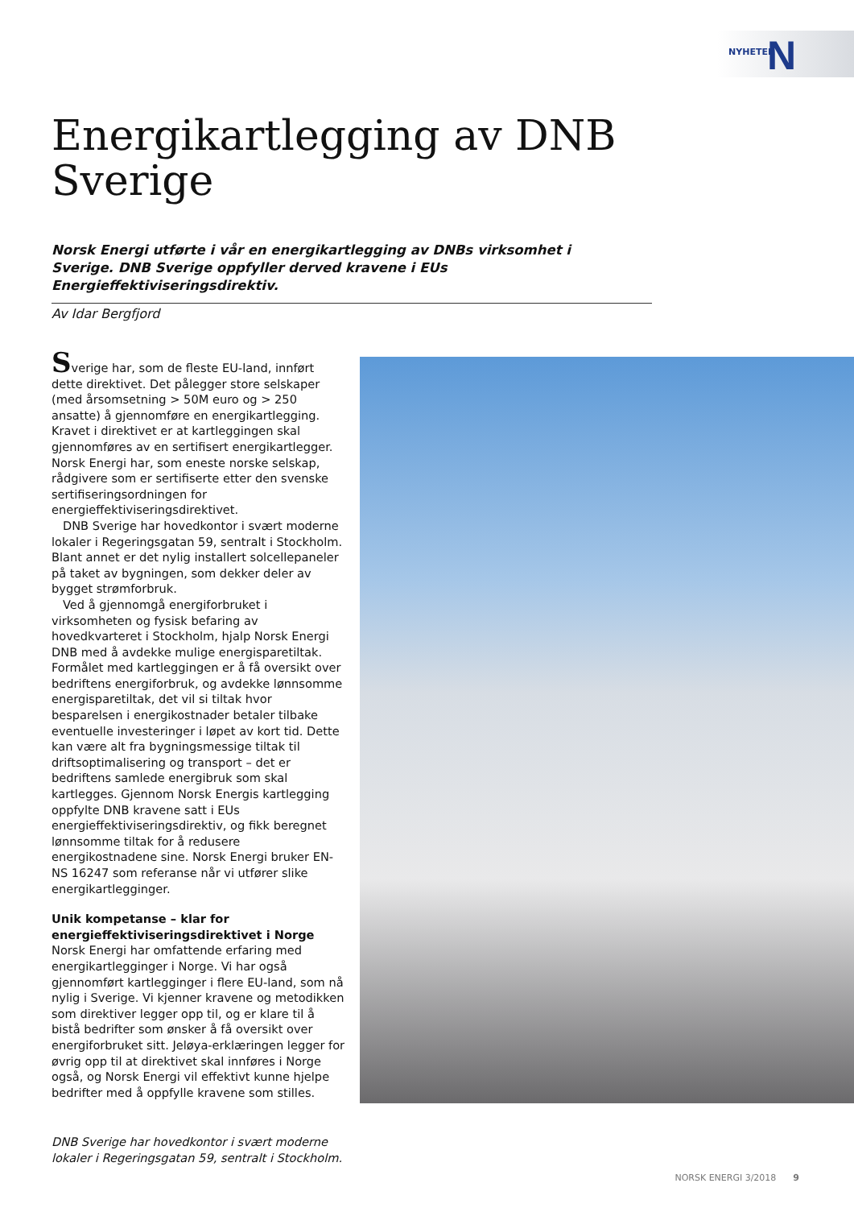NYHETER N
Energikartlegging av DNB
Sverige
Norsk Energi utførte i vår en energikartlegging av DNBs virksomhet i Sverige. DNB Sverige oppfyller derved kravene i EUs Energieffektiviseringsdirektiv.
Av Idar Bergfjord
Sverige har, som de fleste EU-land, innført dette direktivet. Det pålegger store selskaper (med årsomsetning > 50M euro og > 250 ansatte) å gjennomføre en energikartlegging. Kravet i direktivet er at kartleggingen skal gjennomføres av en sertifisert energikartlegger. Norsk Energi har, som eneste norske selskap, rådgivere som er sertifiserte etter den svenske sertifiseringsordningen for energieffektiviseringsdirektivet.
DNB Sverige har hovedkontor i svært moderne lokaler i Regeringsgatan 59, sentralt i Stockholm. Blant annet er det nylig installert solcellepaneler på taket av bygningen, som dekker deler av bygget strømforbruk.
Ved å gjennomgå energiforbruket i virksomheten og fysisk befaring av hovedkvarteret i Stockholm, hjalp Norsk Energi DNB med å avdekke mulige energisparetiltak. Formålet med kartleggingen er å få oversikt over bedriftens energiforbruk, og avdekke lønnsomme energisparetiltak, det vil si tiltak hvor besparelsen i energikostnader betaler tilbake eventuelle investeringer i løpet av kort tid. Dette kan være alt fra bygningsmessige tiltak til driftsoptimalisering og transport – det er bedriftens samlede energibruk som skal kartlegges. Gjennom Norsk Energis kartlegging oppfylte DNB kravene satt i EUs energieffektiviseringsdirektiv, og fikk beregnet lønnsomme tiltak for å redusere energikostnadene sine. Norsk Energi bruker EN-NS 16247 som referanse når vi utfører slike energikartlegginger.
Unik kompetanse – klar for energieffektiviseringsdirektivet i Norge
Norsk Energi har omfattende erfaring med energikartlegginger i Norge. Vi har også gjennomført kartlegginger i flere EU-land, som nå nylig i Sverige. Vi kjenner kravene og metodikken som direktiver legger opp til, og er klare til å bistå bedrifter som ønsker å få oversikt over energiforbruket sitt. Jeløya-erklæringen legger for øvrig opp til at direktivet skal innføres i Norge også, og Norsk Energi vil effektivt kunne hjelpe bedrifter med å oppfylle kravene som stilles.
DNB Sverige har hovedkontor i svært moderne lokaler i Regeringsgatan 59, sentralt i Stockholm.
NORSK ENERGI 3/2018 9